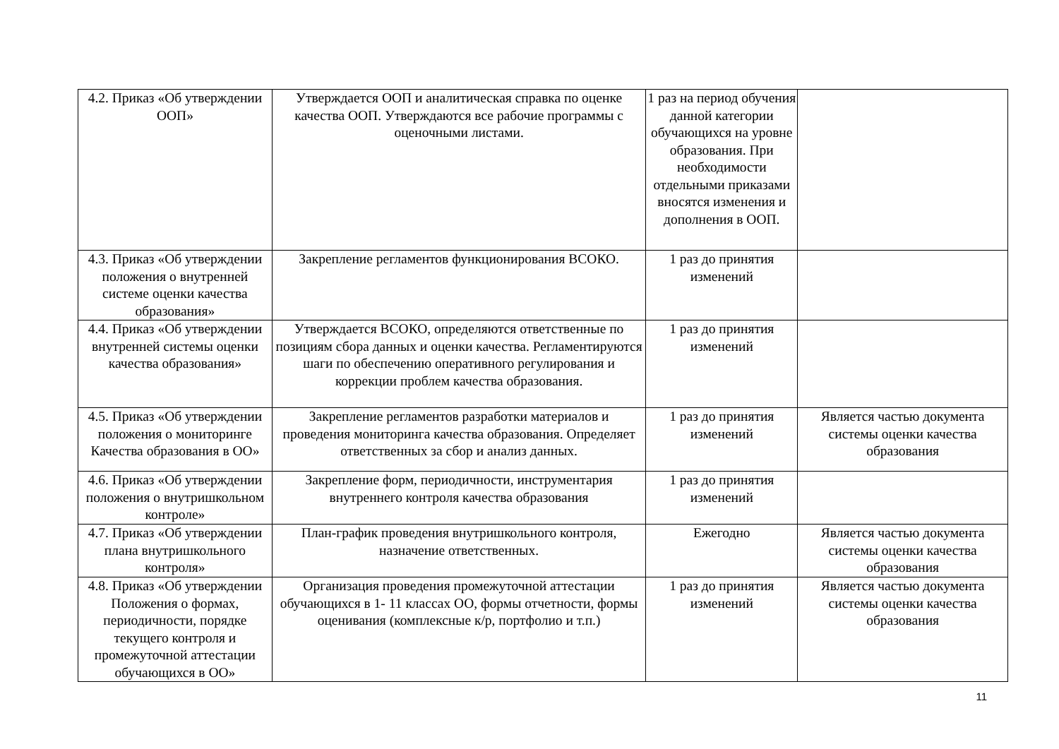| 4.2. Приказ «Об утверждении ООП» | Утверждается ООП и аналитическая справка по оценке качества ООП. Утверждаются все рабочие программы с оценочными листами. | 1 раз на период обучения данной категории обучающихся на уровне образования. При необходимости отдельными приказами вносятся изменения и дополнения в ООП. | |
| 4.3. Приказ «Об утверждении положения о внутренней системе оценки качества образования» | Закрепление регламентов функционирования ВСОКО. | 1 раз до принятия изменений | |
| 4.4. Приказ «Об утверждении внутренней системы оценки качества образования» | Утверждается ВСОКО, определяются ответственные по позициям сбора данных и оценки качества. Регламентируются шаги по обеспечению оперативного регулирования и коррекции проблем качества образования. | 1 раз до принятия изменений | |
| 4.5. Приказ «Об утверждении положения о мониторинге Качества образования в ОО» | Закрепление регламентов разработки материалов и проведения мониторинга качества образования. Определяет ответственных за сбор и анализ данных. | 1 раз до принятия изменений | Является частью документа системы оценки качества образования |
| 4.6. Приказ «Об утверждении положения о внутришкольном контроле» | Закрепление форм, периодичности, инструментария внутреннего контроля качества образования | 1 раз до принятия изменений | |
| 4.7. Приказ «Об утверждении плана внутришкольного контроля» | План-график проведения внутришкольного контроля, назначение ответственных. | Ежегодно | Является частью документа системы оценки качества образования |
| 4.8. Приказ «Об утверждении Положения о формах, периодичности, порядке текущего контроля и промежуточной аттестации обучающихся в ОО» | Организация проведения промежуточной аттестации обучающихся в 1- 11 классах ОО, формы отчетности, формы оценивания (комплексные к/р, портфолио и т.п.) | 1 раз до принятия изменений | Является частью документа системы оценки качества образования |
11